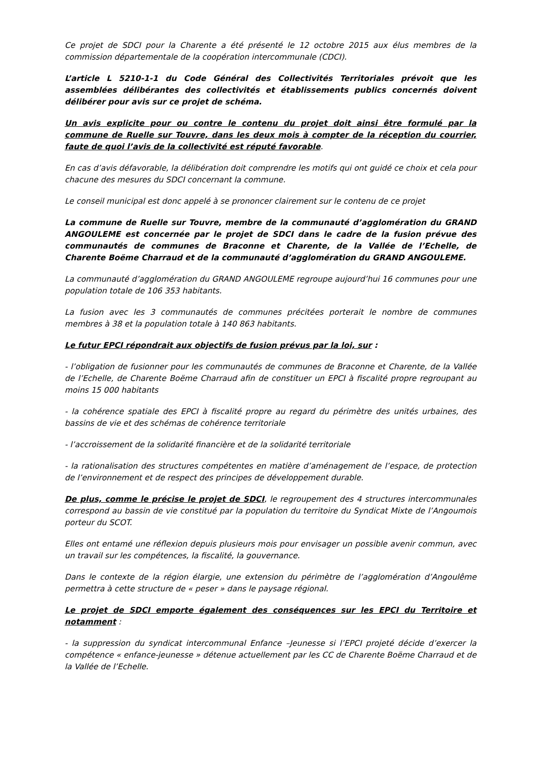Ce projet de SDCI pour la Charente a été présenté le 12 octobre 2015 aux élus membres de la commission départementale de la coopération intercommunale (CDCI).
L’article L 5210-1-1 du Code Général des Collectivités Territoriales prévoit que les assemblées délibérantes des collectivités et établissements publics concernés doivent délibérer pour avis sur ce projet de schéma.
Un avis explicite pour ou contre le contenu du projet doit ainsi être formulé par la commune de Ruelle sur Touvre, dans les deux mois à compter de la réception du courrier, faute de quoi l’avis de la collectivité est réputé favorable.
En cas d’avis défavorable, la délibération doit comprendre les motifs qui ont guidé ce choix et cela pour chacune des mesures du SDCI concernant la commune.
Le conseil municipal est donc appelé à se prononcer clairement sur le contenu de ce projet
La commune de Ruelle sur Touvre, membre de la communauté d’agglomération du GRAND ANGOULEME est concernée par le projet de SDCI dans le cadre de la fusion prévue des communautés de communes de Braconne et Charente, de la Vallée de l’Echelle, de Charente Boëme Charraud et de la communauté d’agglomération du GRAND ANGOULEME.
La communauté d’agglomération du GRAND ANGOULEME regroupe aujourd’hui 16 communes pour une population totale de 106 353 habitants.
La fusion avec les 3 communautés de communes précitées porterait le nombre de communes membres à 38 et la population totale à 140 863 habitants.
Le futur EPCI répondrait aux objectifs de fusion prévus par la loi, sur :
- l’obligation de fusionner pour les communautés de communes de Braconne et Charente, de la Vallée de l’Echelle, de Charente Boëme Charraud afin de constituer un EPCI à fiscalité propre regroupant au moins 15 000 habitants
- la cohérence spatiale des EPCI à fiscalité propre au regard du périmètre des unités urbaines, des bassins de vie et des schémas de cohérence territoriale
- l’accroissement de la solidarité financière et de la solidarité territoriale
- la rationalisation des structures compétentes en matière d’aménagement de l’espace, de protection de l’environnement et de respect des principes de développement durable.
De plus, comme le précise le projet de SDCI, le regroupement des 4 structures intercommunales correspond au bassin de vie constitué par la population du territoire du Syndicat Mixte de l’Angoumois porteur du SCOT.
Elles ont entamé une réflexion depuis plusieurs mois pour envisager un possible avenir commun, avec un travail sur les compétences, la fiscalité, la gouvernance.
Dans le contexte de la région élargie, une extension du périmètre de l’agglomération d’Angoulême permettra à cette structure de « peser » dans le paysage régional.
Le projet de SDCI emporte également des conséquences sur les EPCI du Territoire et notamment :
- la suppression du syndicat intercommunal Enfance –Jeunesse si l’EPCI projeté décide d’exercer la compétence « enfance-jeunesse » détenue actuellement par les CC de Charente Boëme Charraud et de la Vallée de l’Echelle.